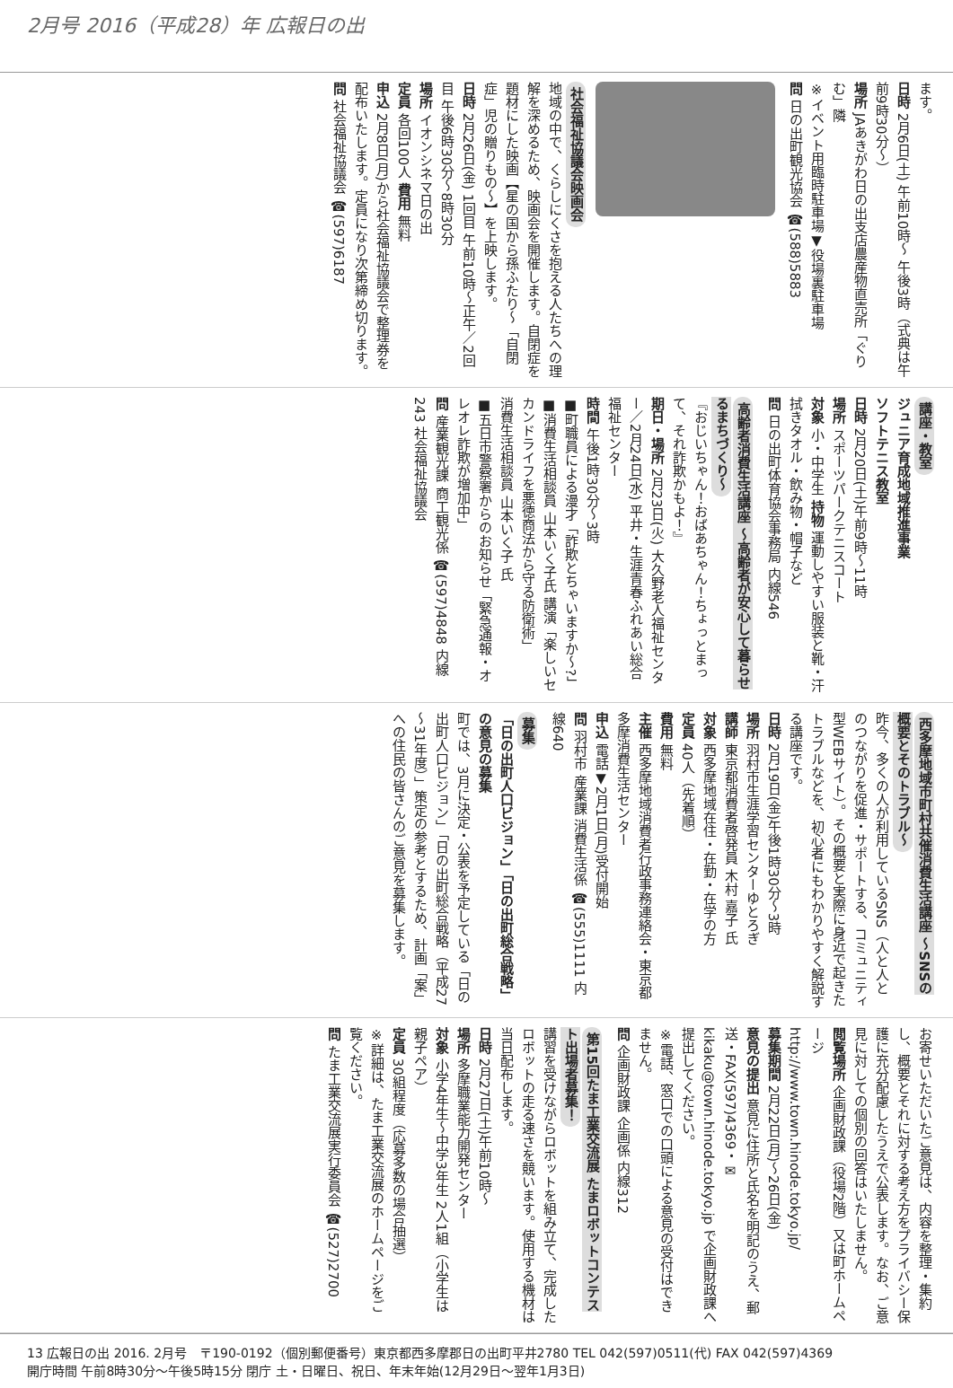2月号 2016（平成28）年 広報日の出
ます。
日時 2月6日(土) 午前10時～ 午後3時（式典は午前9時30分～）
場所 JAあきがわ日の出支店農産物直売所「ぐりむ」隣
※イベント用臨時駐車場▼役場裏駐車場
問 日の出町観光協会 ☎(588)5883
社会福祉協議会映画会
地域の中で、くらしにくさを抱える人たちへの理解を深めるため、映画会を開催します。自閉症を題材にした映画【星の国から孫ふたり～「自閉症」児の贈りもの～】を上映します。
日時 2月26日(金) 1回目 午前10時～正午／2回目 午後6時30分～8時30分
場所 イオンシネマ日の出
定員 各回100人 費用 無料
申込 2月8日(月)から社会福祉協議会で整理券を配布いたします。定員になり次第締め切ります。
問 社会福祉協議会 ☎(597)6187
講座・教室
ジュニア育成地域推進事業
ソフトテニス教室
日時 2月20日(土)午前9時～11時
場所 スポーツパークテニスコート
対象 小・中学生 持物 運動しやすい服装と靴・汗拭きタオル・飲み物・帽子など
問 日の出町体育協会事務局 内線546
高齢者消費生活講座 ～高齢者が安心して暮らせるまちづくり～
『おじいちゃん！おばあちゃん！ちょっとまって、それ詐欺かもよ！』
期日・場所 2月23日(火) 大久野老人福祉センター／2月24日(水) 平井・生涯青春ふれあい総合福祉センター
時間 午後1時30分～3時
■町職員による漫才「詐欺とちゃいますか～?」
■消費生活相談員 山本いく子氏 講演「楽しいセカンドライフを悪徳商法から守る防衛術」
消費生活相談員 山本いく子 氏
■五日市警察署からのお知らせ「緊急通報・オレオレ詐欺が増加中」
問 産業観光課 商工観光係 ☎(597)4848 内線243 社会福祉協議会
西多摩地域市町村共催消費生活講座 ～SNSの概要とそのトラブル～
昨今、多くの人が利用しているSNS（人と人とのつながりを促進・サポートする、コミュニティ型WEBサイト）。その概要と実際に身近で起きたトラブルなどを、初心者にもわかりやすく解説する講座です。
日時 2月19日(金)午後1時30分～3時
場所 羽村市生涯学習センターゆとろぎ
講師 東京都消費者啓発員 木村 嘉子 氏
対象 西多摩地域在住・在勤・在学の方
定員 40人（先着順）
費用 無料
主催 西多摩地域消費者行政事務連絡会・東京都多摩消費生活センター
申込 電話▼2月1日(月)受付開始
問 羽村市 産業課 消費生活係 ☎(555)1111 内線640
募集
「日の出町人口ビジョン」「日の出町総合戦略」の意見の募集
町では、3月に決定・公表を予定している「日の出町人口ビジョン」「日の出町総合戦略（平成27～31年度）」策定の参考とするため、計画「案」への住民の皆さんのご意見を募集します。
お寄せいただいたご意見は、内容を整理・集約し、概要とそれに対する考え方をプライバシー保護に充分配慮したうえで公表します。なお、ご意見に対しての個別の回答はいたしません。
閲覧場所 企画財政課（役場2階）又は町ホームページ
http://www.town.hinode.tokyo.jp/
募集期間 2月22日(月)～26日(金)
意見の提出 意見に住所と氏名を明記のうえ、郵送・FAX(597)4369・✉kikaku@town.hinode.tokyo.jp で企画財政課へ提出してください。
※電話、窓口での口頭による意見の受付はできません。
問 企画財政課 企画係 内線312
第15回たま工業交流展 たまロボットコンテスト出場者募集！
講習を受けながらロボットを組み立て、完成したロボットの走る速さを競います。使用する機材は当日配布します。
日時 2月27日(土)午前10時～
場所 多摩職業能力開発センター
対象 小学4年生～中学3年生 2人1組（小学生は親子ペア）
定員 30組程度（応募多数の場合抽選）
※詳細は、たま工業交流展のホームページをご覧ください。
問 たま工業交流展実行委員会 ☎(527)2700
13 広報日の出 2016. 2月号　〒190-0192（個別郵便番号）東京都西多摩郡日の出町平井2780 TEL 042(597)0511(代) FAX 042(597)4369
開庁時間 午前8時30分～午後5時15分 閉庁 土・日曜日、祝日、年末年始(12月29日～翌年1月3日)